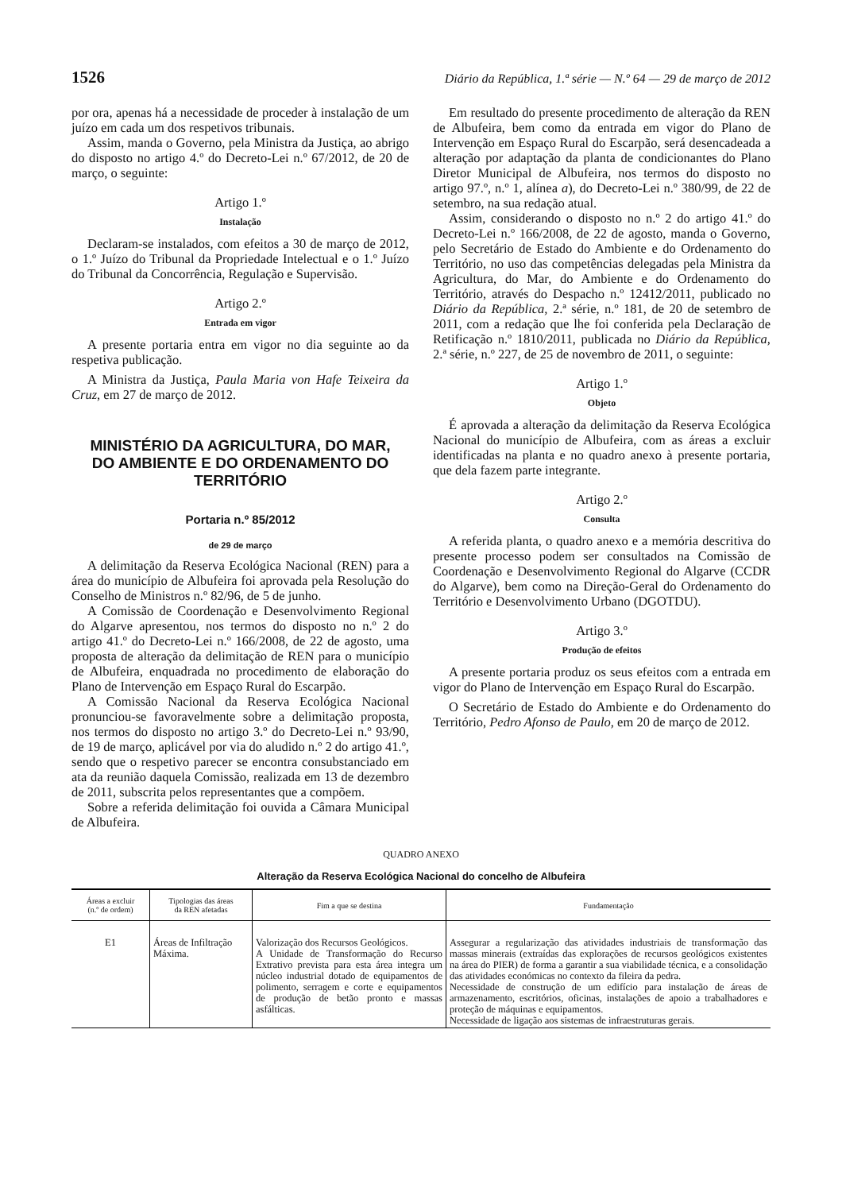1526 Diário da República, 1.ª série — N.º 64 — 29 de março de 2012
por ora, apenas há a necessidade de proceder à instalação de um juízo em cada um dos respetivos tribunais.
Assim, manda o Governo, pela Ministra da Justiça, ao abrigo do disposto no artigo 4.º do Decreto-Lei n.º 67/2012, de 20 de março, o seguinte:
Artigo 1.º
Instalação
Declaram-se instalados, com efeitos a 30 de março de 2012, o 1.º Juízo do Tribunal da Propriedade Intelectual e o 1.º Juízo do Tribunal da Concorrência, Regulação e Supervisão.
Artigo 2.º
Entrada em vigor
A presente portaria entra em vigor no dia seguinte ao da respetiva publicação.
A Ministra da Justiça, Paula Maria von Hafe Teixeira da Cruz, em 27 de março de 2012.
MINISTÉRIO DA AGRICULTURA, DO MAR,
DO AMBIENTE E DO ORDENAMENTO DO TERRITÓRIO
Portaria n.º 85/2012
de 29 de março
A delimitação da Reserva Ecológica Nacional (REN) para a área do município de Albufeira foi aprovada pela Resolução do Conselho de Ministros n.º 82/96, de 5 de junho.
A Comissão de Coordenação e Desenvolvimento Regional do Algarve apresentou, nos termos do disposto no n.º 2 do artigo 41.º do Decreto-Lei n.º 166/2008, de 22 de agosto, uma proposta de alteração da delimitação de REN para o município de Albufeira, enquadrada no procedimento de elaboração do Plano de Intervenção em Espaço Rural do Escarpão.
A Comissão Nacional da Reserva Ecológica Nacional pronunciou-se favoravelmente sobre a delimitação proposta, nos termos do disposto no artigo 3.º do Decreto-Lei n.º 93/90, de 19 de março, aplicável por via do aludido n.º 2 do artigo 41.º, sendo que o respetivo parecer se encontra consubstanciado em ata da reunião daquela Comissão, realizada em 13 de dezembro de 2011, subscrita pelos representantes que a compõem.
Sobre a referida delimitação foi ouvida a Câmara Municipal de Albufeira.
Em resultado do presente procedimento de alteração da REN de Albufeira, bem como da entrada em vigor do Plano de Intervenção em Espaço Rural do Escarpão, será desencadeada a alteração por adaptação da planta de condicionantes do Plano Diretor Municipal de Albufeira, nos termos do disposto no artigo 97.º, n.º 1, alínea a), do Decreto-Lei n.º 380/99, de 22 de setembro, na sua redação atual.
Assim, considerando o disposto no n.º 2 do artigo 41.º do Decreto-Lei n.º 166/2008, de 22 de agosto, manda o Governo, pelo Secretário de Estado do Ambiente e do Ordenamento do Território, no uso das competências delegadas pela Ministra da Agricultura, do Mar, do Ambiente e do Ordenamento do Território, através do Despacho n.º 12412/2011, publicado no Diário da República, 2.ª série, n.º 181, de 20 de setembro de 2011, com a redação que lhe foi conferida pela Declaração de Retificação n.º 1810/2011, publicada no Diário da República, 2.ª série, n.º 227, de 25 de novembro de 2011, o seguinte:
Artigo 1.º
Objeto
É aprovada a alteração da delimitação da Reserva Ecológica Nacional do município de Albufeira, com as áreas a excluir identificadas na planta e no quadro anexo à presente portaria, que dela fazem parte integrante.
Artigo 2.º
Consulta
A referida planta, o quadro anexo e a memória descritiva do presente processo podem ser consultados na Comissão de Coordenação e Desenvolvimento Regional do Algarve (CCDR do Algarve), bem como na Direção-Geral do Ordenamento do Território e Desenvolvimento Urbano (DGOTDU).
Artigo 3.º
Produção de efeitos
A presente portaria produz os seus efeitos com a entrada em vigor do Plano de Intervenção em Espaço Rural do Escarpão.
O Secretário de Estado do Ambiente e do Ordenamento do Território, Pedro Afonso de Paulo, em 20 de março de 2012.
QUADRO ANEXO
Alteração da Reserva Ecológica Nacional do concelho de Albufeira
| Áreas a excluir (n.º de ordem) | Tipologias das áreas da REN afetadas | Fim a que se destina | Fundamentação |
| --- | --- | --- | --- |
| E1 | Áreas de Infiltração Máxima. | Valorização dos Recursos Geológicos. A Unidade de Transformação do Recurso Extrativo prevista para esta área integra um núcleo industrial dotado de equipamentos de polimento, serragem e corte e equipamentos de produção de betão pronto e massas asfálticas. | Assegurar a regularização das atividades industriais de transformação das massas minerais (extraídas das explorações de recursos geológicos existentes na área do PIER) de forma a garantir a sua viabilidade técnica, e a consolidação das atividades económicas no contexto da fileira da pedra. Necessidade de construção de um edifício para instalação de áreas de armazenamento, escritórios, oficinas, instalações de apoio a trabalhadores e proteção de máquinas e equipamentos. Necessidade de ligação aos sistemas de infraestruturas gerais. |